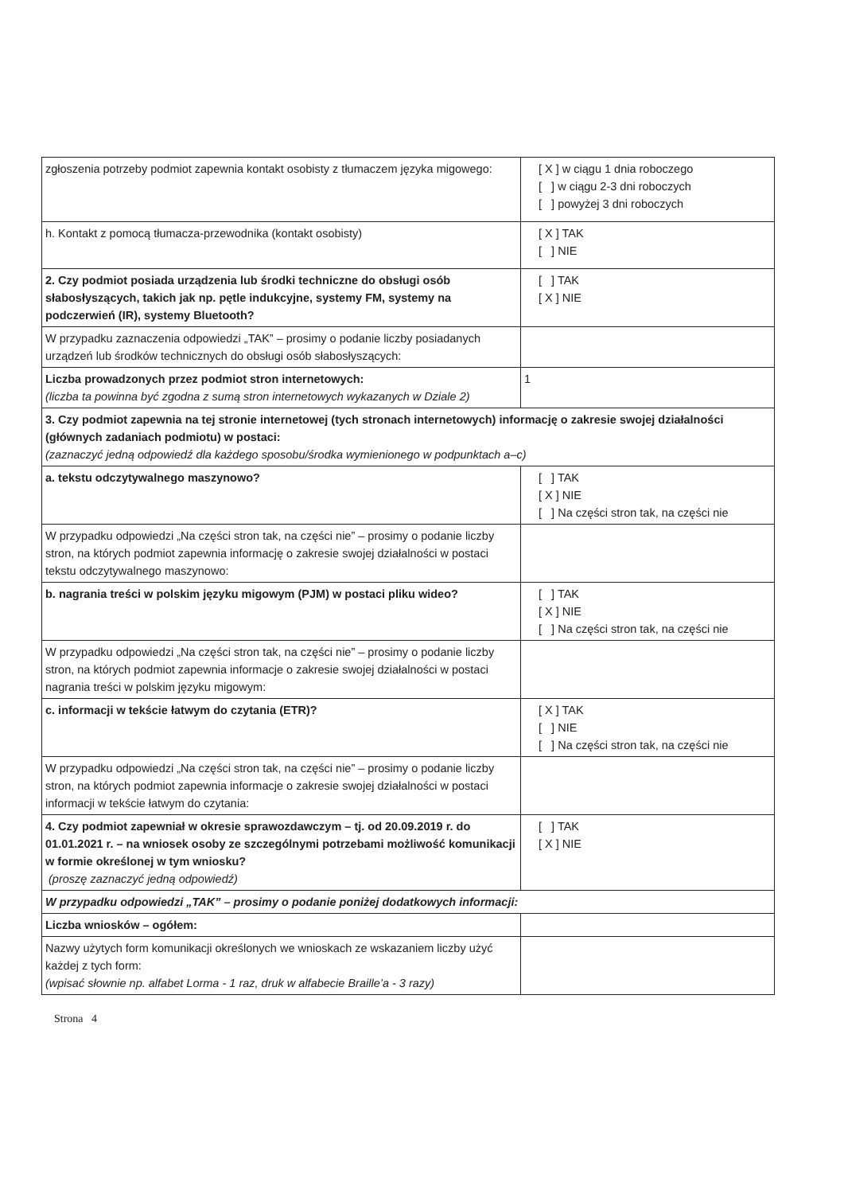| zgłoszenia potrzeby podmiot zapewnia kontakt osobisty z tłumaczem języka migowego: | [ X ] w ciągu 1 dnia roboczego [ ] w ciągu 2-3 dni roboczych [ ] powyżej 3 dni roboczych |
| h. Kontakt z pomocą tłumacza-przewodnika (kontakt osobisty) | [ X ] TAK [ ] NIE |
| 2. Czy podmiot posiada urządzenia lub środki techniczne do obsługi osób słabosłyszących, takich jak np. pętle indukcyjne, systemy FM, systemy na podczerwień (IR), systemy Bluetooth? | [ ] TAK [ X ] NIE |
| W przypadku zaznaczenia odpowiedzi „TAK” – prosimy o podanie liczby posiadanych urządzeń lub środków technicznych do obsługi osób słabosłyszących: | |
| Liczba prowadzonych przez podmiot stron internetowych: (liczba ta powinna być zgodna z sumą stron internetowych wykazanych w Dziale 2) | 1 |
| 3. Czy podmiot zapewnia na tej stronie internetowej (tych stronach internetowych) informację o zakresie swojej działalności (głównych zadaniach podmiotu) w postaci: (zaznaczyć jedną odpowiedź dla każdego sposobu/środka wymienionego w podpunktach a–c) | |
| a. tekstu odczytywalnego maszynowo? | [ ] TAK [ X ] NIE [ ] Na części stron tak, na części nie |
| W przypadku odpowiedzi „Na części stron tak, na części nie” – prosimy o podanie liczby stron, na których podmiot zapewnia informację o zakresie swojej działalności w postaci tekstu odczytywalnego maszynowo: | |
| b. nagrania treści w polskim języku migowym (PJM) w postaci pliku wideo? | [ ] TAK [ X ] NIE [ ] Na części stron tak, na części nie |
| W przypadku odpowiedzi „Na części stron tak, na części nie” – prosimy o podanie liczby stron, na których podmiot zapewnia informacje o zakresie swojej działalności w postaci nagrania treści w polskim języku migowym: | |
| c. informacji w tekście łatwym do czytania (ETR)? | [ X ] TAK [ ] NIE [ ] Na części stron tak, na części nie |
| W przypadku odpowiedzi „Na części stron tak, na części nie” – prosimy o podanie liczby stron, na których podmiot zapewnia informacje o zakresie swojej działalności w postaci informacji w tekście łatwym do czytania: | |
| 4. Czy podmiot zapewniał w okresie sprawozdawczym – tj. od 20.09.2019 r. do 01.01.2021 r. – na wniosek osoby ze szczególnymi potrzebami możliwość komunikacji w formie określonej w tym wniosku? (proszę zaznaczyć jedną odpowiedź) | [ ] TAK [ X ] NIE |
| W przypadku odpowiedzi „TAK” – prosimy o podanie poniżej dodatkowych informacji: | |
| Liczba wniosków – ogółem: | |
| Nazwy użytych form komunikacji określonych we wnioskach ze wskazaniem liczby użyć każdej z tych form: (wpisać słownie np. alfabet Lorma - 1 raz, druk w alfabecie Braille’a - 3 razy) | |
Strona 4